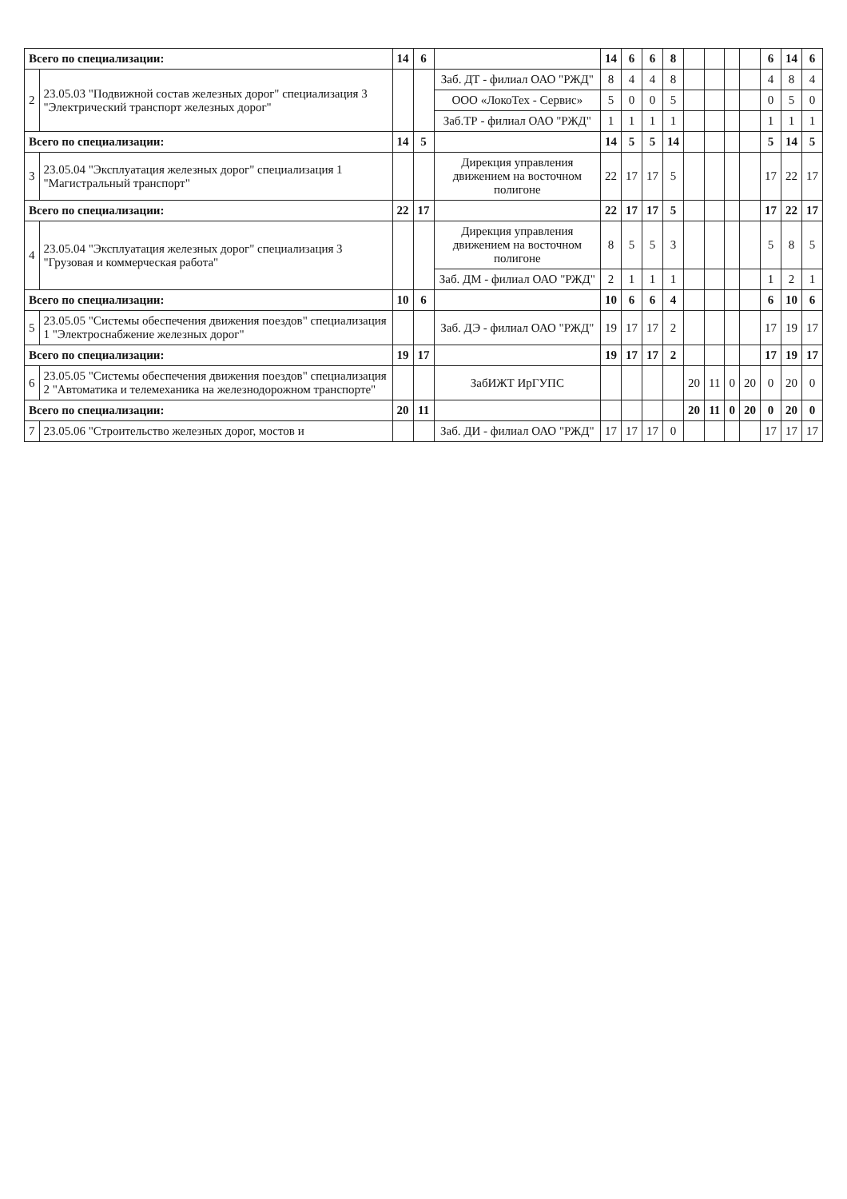| Всего по специализации: | | 14 | 6 | | 14 | 6 | 6 | 8 | | | | | 6 | 14 | 6 |
| 2 | 23.05.03 "Подвижной состав железных дорог" специализация 3 "Электрический транспорт железных дорог" | | | Заб. ДТ - филиал ОАО "РЖД" | 8 | 4 | 4 | 8 | | | | | 4 | 8 | 4 |
| | | | | ООО «ЛокоТех - Сервис» | 5 | 0 | 0 | 5 | | | | | 0 | 5 | 0 |
| | | | | Заб.ТР - филиал ОАО "РЖД" | 1 | 1 | 1 | 1 | | | | | 1 | 1 | 1 |
| Всего по специализации: | | 14 | 5 | | 14 | 5 | 5 | 14 | | | | | 5 | 14 | 5 |
| 3 | 23.05.04 "Эксплуатация железных дорог" специализация 1 "Магистральный транспорт" | | | Дирекция управления движением на восточном полигоне | 22 | 17 | 17 | 5 | | | | | 17 | 22 | 17 |
| Всего по специализации: | | 22 | 17 | | 22 | 17 | 17 | 5 | | | | | 17 | 22 | 17 |
| 4 | 23.05.04 "Эксплуатация железных дорог" специализация 3 "Грузовая и коммерческая работа" | | | Дирекция управления движением на восточном полигоне | 8 | 5 | 5 | 3 | | | | | 5 | 8 | 5 |
| | | | | Заб. ДМ - филиал ОАО "РЖД" | 2 | 1 | 1 | 1 | | | | | 1 | 2 | 1 |
| Всего по специализации: | | 10 | 6 | | 10 | 6 | 6 | 4 | | | | | 6 | 10 | 6 |
| 5 | 23.05.05 "Системы обеспечения движения поездов" специализация 1 "Электроснабжение железных дорог" | | | Заб. ДЭ - филиал ОАО "РЖД" | 19 | 17 | 17 | 2 | | | | | 17 | 19 | 17 |
| Всего по специализации: | | 19 | 17 | | 19 | 17 | 17 | 2 | | | | | 17 | 19 | 17 |
| 6 | 23.05.05 "Системы обеспечения движения поездов" специализация 2 "Автоматика и телемеханика на железнодорожном транспорте" | | | ЗабИЖТ ИрГУПС | | | | | 20 | 11 | 0 | 20 | 0 | 20 | 0 |
| Всего по специализации: | | 20 | 11 | | | | | | 20 | 11 | 0 | 20 | 0 | 20 | 0 |
| 7 | 23.05.06 "Строительство железных дорог, мостов и | | | Заб. ДИ - филиал ОАО "РЖД" | 17 | 17 | 17 | 0 | | | | | 17 | 17 | 17 |